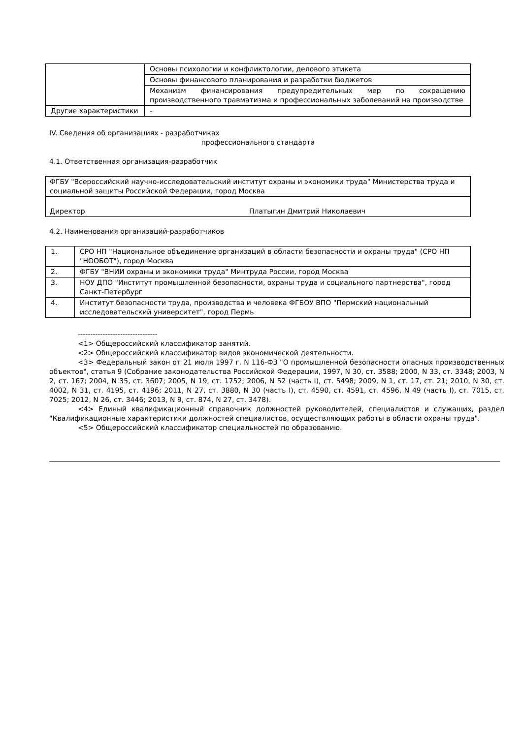| | Основы психологии и конфликтологии, делового этикета |
| | Основы финансового планирования и разработки бюджетов |
| | Механизм финансирования предупредительных мер по сокращению производственного травматизма и профессиональных заболеваний на производстве |
| Другие характеристики | - |
IV. Сведения об организациях - разработчиках
профессионального стандарта
4.1. Ответственная организация-разработчик
| ФГБУ "Всероссийский научно-исследовательский институт охраны и экономики труда" Министерства труда и социальной защиты Российской Федерации, город Москва |
| Директор Платыгин Дмитрий Николаевич |
4.2. Наименования организаций-разработчиков
| 1. | СРО НП "Национальное объединение организаций в области безопасности и охраны труда" (СРО НП "НООБОТ"), город Москва |
| 2. | ФГБУ "ВНИИ охраны и экономики труда" Минтруда России, город Москва |
| 3. | НОУ ДПО "Институт промышленной безопасности, охраны труда и социального партнерства", город Санкт-Петербург |
| 4. | Институт безопасности труда, производства и человека ФГБОУ ВПО "Пермский национальный исследовательский университет", город Пермь |
--------------------------------
<1> Общероссийский классификатор занятий.
<2> Общероссийский классификатор видов экономической деятельности.
<3> Федеральный закон от 21 июля 1997 г. N 116-ФЗ "О промышленной безопасности опасных производственных объектов", статья 9 (Собрание законодательства Российской Федерации, 1997, N 30, ст. 3588; 2000, N 33, ст. 3348; 2003, N 2, ст. 167; 2004, N 35, ст. 3607; 2005, N 19, ст. 1752; 2006, N 52 (часть I), ст. 5498; 2009, N 1, ст. 17, ст. 21; 2010, N 30, ст. 4002, N 31, ст. 4195, ст. 4196; 2011, N 27, ст. 3880, N 30 (часть I), ст. 4590, ст. 4591, ст. 4596, N 49 (часть I), ст. 7015, ст. 7025; 2012, N 26, ст. 3446; 2013, N 9, ст. 874, N 27, ст. 3478).
<4> Единый квалификационный справочник должностей руководителей, специалистов и служащих, раздел "Квалификационные характеристики должностей специалистов, осуществляющих работы в области охраны труда".
<5> Общероссийский классификатор специальностей по образованию.